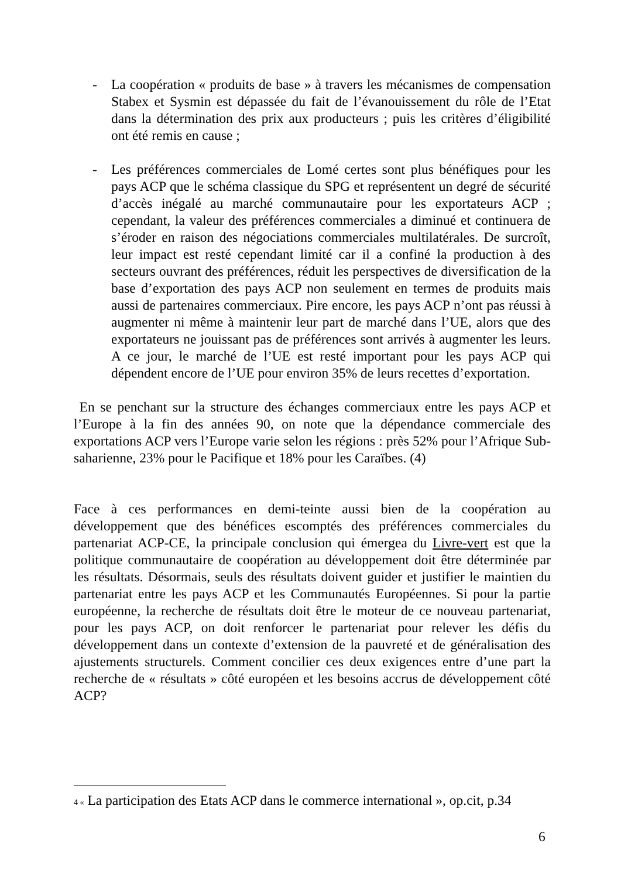- La coopération « produits de base » à travers les mécanismes de compensation Stabex et Sysmin est dépassée du fait de l’évanouissement du rôle de l’Etat dans la détermination des prix aux producteurs ; puis les critères d’éligibilité ont été remis en cause ;
- Les préférences commerciales de Lomé certes sont plus bénéfiques pour les pays ACP que le schéma classique du SPG et représentent un degré de sécurité d’accès inégalé au marché communautaire pour les exportateurs ACP ; cependant, la valeur des préférences commerciales a diminué et continuera de s’éroder en raison des négociations commerciales multilatérales. De surcroît, leur impact est resté cependant limité car il a confiné la production à des secteurs ouvrant des préférences, réduit les perspectives de diversification de la base d’exportation des pays ACP non seulement en termes de produits mais aussi de partenaires commerciaux. Pire encore, les pays ACP n’ont pas réussi à augmenter ni même à maintenir leur part de marché dans l’UE, alors que des exportateurs ne jouissant pas de préférences sont arrivés à augmenter les leurs. A ce jour, le marché de l’UE est resté important pour les pays ACP qui dépendent encore de l’UE pour environ 35% de leurs recettes d’exportation.
En se penchant sur la structure des échanges commerciaux entre les pays ACP et l’Europe à la fin des années 90, on note que la dépendance commerciale des exportations ACP vers l’Europe varie selon les régions : près 52% pour l’Afrique Sub-saharienne, 23% pour le Pacifique et 18% pour les Caraïbes. (4)
Face à ces performances en demi-teinte aussi bien de la coopération au développement que des bénéfices escomptés des préférences commerciales du partenariat ACP-CE, la principale conclusion qui émergea du Livre-vert est que la politique communautaire de coopération au développement doit être déterminée par les résultats. Désormais, seuls des résultats doivent guider et justifier le maintien du partenariat entre les pays ACP et les Communautés Européennes. Si pour la partie européenne, la recherche de résultats doit être le moteur de ce nouveau partenariat, pour les pays ACP, on doit renforcer le partenariat pour relever les défis du développement dans un contexte d’extension de la pauvreté et de généralisation des ajustements structurels. Comment concilier ces deux exigences entre d’une part la recherche de « résultats » côté européen et les besoins accrus de développement côté ACP?
4 « La participation des Etats ACP dans le commerce international », op.cit, p.34
6